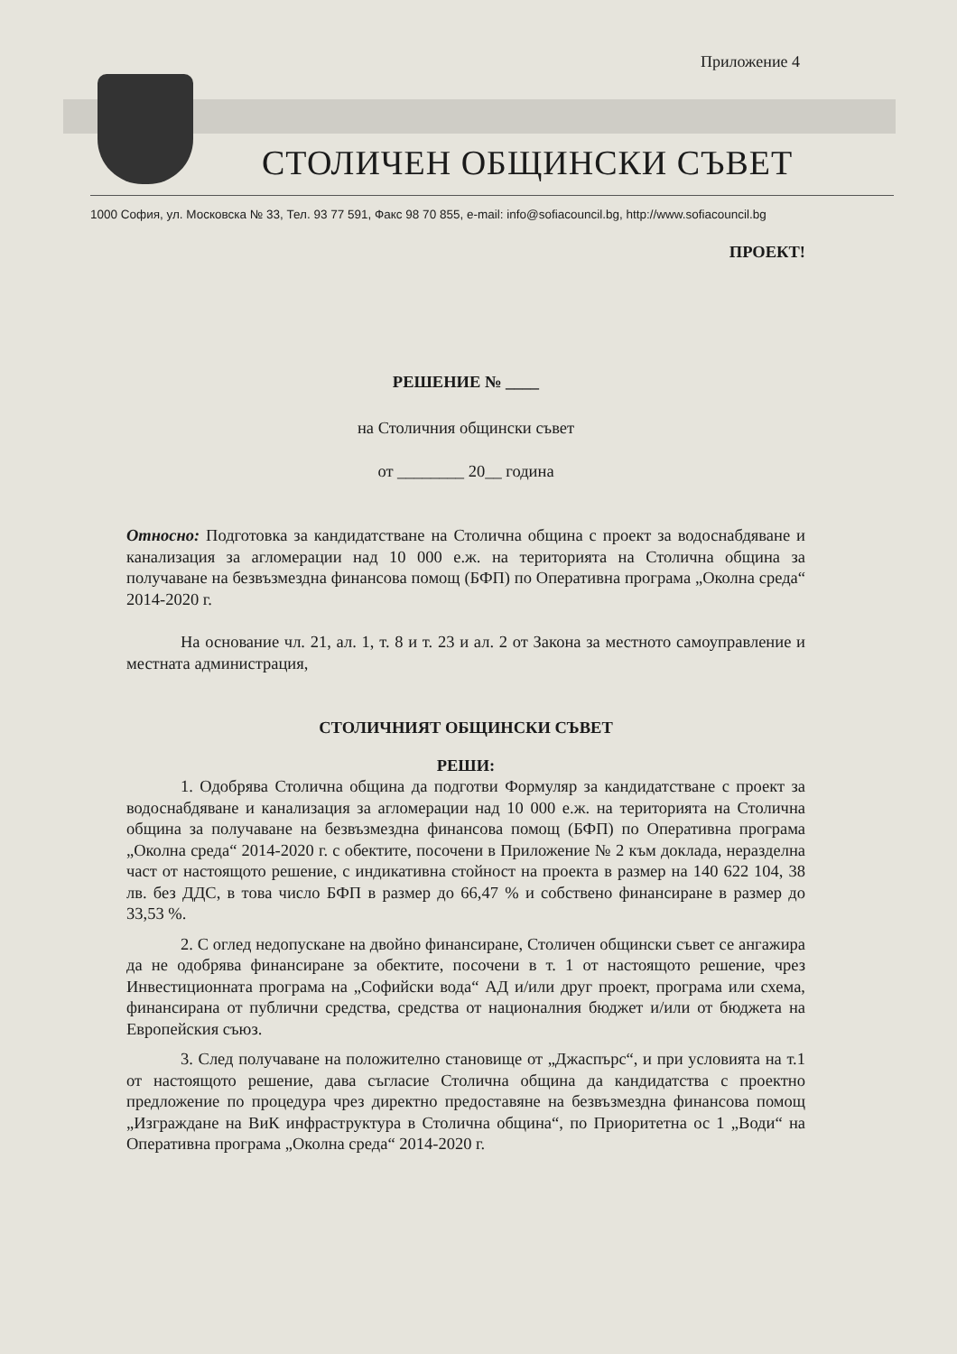Приложение 4
СТОЛИЧЕН ОБЩИНСКИ СЪВЕТ
1000 София, ул. Московска № 33, Тел. 93 77 591, Факс 98 70 855, e-mail: info@sofiacouncil.bg, http://www.sofiacouncil.bg
ПРОЕКТ!
РЕШЕНИЕ № ____
на Столичния общински съвет
от ________ 20__ година
Относно: Подготовка за кандидатстване на Столична община с проект за водоснабдяване и канализация за агломерации над 10 000 е.ж. на територията на Столична община за получаване на безвъзмездна финансова помощ (БФП) по Оперативна програма „Околна среда“ 2014-2020 г.
На основание чл. 21, ал. 1, т. 8 и т. 23 и ал. 2 от Закона за местното самоуправление и местната администрация,
СТОЛИЧНИЯТ ОБЩИНСКИ СЪВЕТ
РЕШИ:
1. Одобрява Столична община да подготви Формуляр за кандидатстване с проект за водоснабдяване и канализация за агломерации над 10 000 е.ж. на територията на Столична община за получаване на безвъзмездна финансова помощ (БФП) по Оперативна програма „Околна среда“ 2014-2020 г. с обектите, посочени в Приложение № 2 към доклада, неразделна част от настоящото решение, с индикативна стойност на проекта в размер на 140 622 104, 38 лв. без ДДС, в това число БФП в размер до 66,47 % и собствено финансиране в размер до 33,53 %.
2. С оглед недопускане на двойно финансиране, Столичен общински съвет се ангажира да не одобрява финансиране за обектите, посочени в т. 1 от настоящото решение, чрез Инвестиционната програма на „Софийски вода“ АД и/или друг проект, програма или схема, финансирана от публични средства, средства от националния бюджет и/или от бюджета на Европейския съюз.
3. След получаване на положително становище от „Джаспърс“, и при условията на т.1 от настоящото решение, дава съгласие Столична община да кандидатства с проектно предложение по процедура чрез директно предоставяне на безвъзмездна финансова помощ „Изграждане на ВиК инфраструктура в Столична община“, по Приоритетна ос 1 „Води“ на Оперативна програма „Околна среда“ 2014-2020 г.